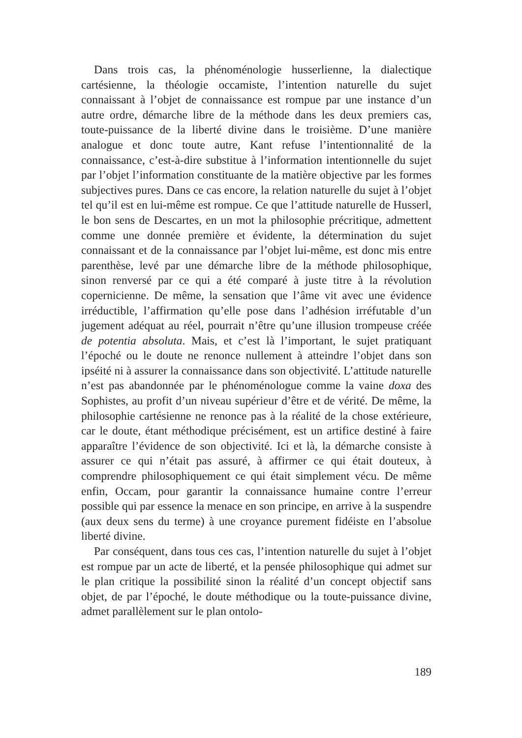Dans trois cas, la phénoménologie husserlienne, la dialectique cartésienne, la théologie occamiste, l’intention naturelle du sujet connaissant à l’objet de connaissance est rompue par une instance d’un autre ordre, démarche libre de la méthode dans les deux premiers cas, toute-puissance de la liberté divine dans le troisième. D’une manière analogue et donc toute autre, Kant refuse l’intentionnalité de la connaissance, c’est-à-dire substitue à l’information intentionnelle du sujet par l’objet l’information constituante de la matière objective par les formes subjectives pures. Dans ce cas encore, la relation naturelle du sujet à l’objet tel qu’il est en lui-même est rompue. Ce que l’attitude naturelle de Husserl, le bon sens de Descartes, en un mot la philosophie précritique, admettent comme une donnée première et évidente, la détermination du sujet connaissant et de la connaissance par l’objet lui-même, est donc mis entre parenthèse, levé par une démarche libre de la méthode philosophique, sinon renversé par ce qui a été comparé à juste titre à la révolution copernicienne. De même, la sensation que l’âme vit avec une évidence irréductible, l’affirmation qu’elle pose dans l’adhésion irréfutable d’un jugement adéquat au réel, pourrait n’être qu’une illusion trompeuse créée de potentia absoluta. Mais, et c’est là l’important, le sujet pratiquant l’époché ou le doute ne renonce nullement à atteindre l’objet dans son ipséité ni à assurer la connaissance dans son objectivité. L’attitude naturelle n’est pas abandonnée par le phénoménologue comme la vaine doxa des Sophistes, au profit d’un niveau supérieur d’être et de vérité. De même, la philosophie cartésienne ne renonce pas à la réalité de la chose extérieure, car le doute, étant méthodique précisément, est un artifice destiné à faire apparaître l’évidence de son objectivité. Ici et là, la démarche consiste à assurer ce qui n’était pas assuré, à affirmer ce qui était douteux, à comprendre philosophiquement ce qui était simplement vécu. De même enfin, Occam, pour garantir la connaissance humaine contre l’erreur possible qui par essence la menace en son principe, en arrive à la suspendre (aux deux sens du terme) à une croyance purement fidéiste en l’absolue liberté divine.
Par conséquent, dans tous ces cas, l’intention naturelle du sujet à l’objet est rompue par un acte de liberté, et la pensée philosophique qui admet sur le plan critique la possibilité sinon la réalité d’un concept objectif sans objet, de par l’époché, le doute méthodique ou la toute-puissance divine, admet parallèlement sur le plan ontolo-
189